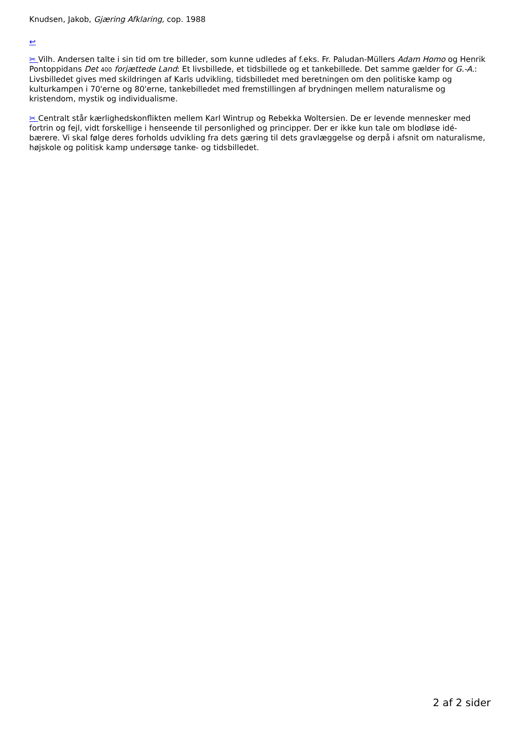Knudsen, Jakob, Gjæring Afklaring, cop. 1988
↩
✂ Vilh. Andersen talte i sin tid om tre billeder, som kunne udledes af f.eks. Fr. Paludan-Müllers Adam Homo og Henrik Pontoppidans Det 400 forjættede Land: Et livsbillede, et tidsbillede og et tankebillede. Det samme gælder for G.-A.: Livsbilledet gives med skildringen af Karls udvikling, tidsbilledet med beretningen om den politiske kamp og kulturkampen i 70'erne og 80'erne, tankebilledet med fremstillingen af brydningen mellem naturalisme og kristendom, mystik og individualisme.
✂ Centralt står kærlighedskonflikten mellem Karl Wintrup og Rebekka Woltersien. De er levende mennesker med fortrin og fejl, vidt forskellige i henseende til personlighed og principper. Der er ikke kun tale om blodløse idé-bærere. Vi skal følge deres forholds udvikling fra dets gæring til dets gravlæggelse og derpå i afsnit om naturalisme, højskole og politisk kamp undersøge tanke- og tidsbilledet.
2 af 2 sider